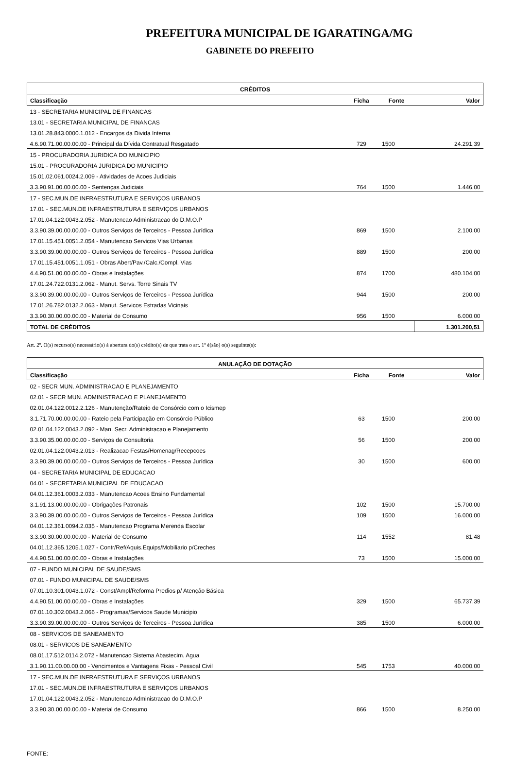PREFEITURA MUNICIPAL DE IGARATINGA/MG
GABINETE DO PREFEITO
| CRÉDITOS | | | |
| --- | --- | --- | --- |
| Classificação | Ficha | Fonte | Valor |
| 13 - SECRETARIA MUNICIPAL DE FINANCAS | | | |
| 13.01 - SECRETARIA MUNICIPAL DE FINANCAS | | | |
| 13.01.28.843.0000.1.012 - Encargos da Divida Interna | | | |
| 4.6.90.71.00.00.00.00 - Principal da Dívida Contratual Resgatado | 729 | 1500 | 24.291,39 |
| 15 - PROCURADORIA JURIDICA DO MUNICIPIO | | | |
| 15.01 - PROCURADORIA JURIDICA DO MUNICIPIO | | | |
| 15.01.02.061.0024.2.009 - Atividades de Acoes Judiciais | | | |
| 3.3.90.91.00.00.00.00 - Sentenças Judiciais | 764 | 1500 | 1.446,00 |
| 17 - SEC.MUN.DE INFRAESTRUTURA E SERVIÇOS URBANOS | | | |
| 17.01 - SEC.MUN.DE INFRAESTRUTURA E SERVIÇOS URBANOS | | | |
| 17.01.04.122.0043.2.052 - Manutencao Administracao do D.M.O.P | | | |
| 3.3.90.39.00.00.00.00 - Outros Serviços de Terceiros - Pessoa Jurídica | 869 | 1500 | 2.100,00 |
| 17.01.15.451.0051.2.054 - Manutencao Servicos Vias Urbanas | | | |
| 3.3.90.39.00.00.00.00 - Outros Serviços de Terceiros - Pessoa Jurídica | 889 | 1500 | 200,00 |
| 17.01.15.451.0051.1.051 - Obras Abert/Pav./Calc./Compl. Vias | | | |
| 4.4.90.51.00.00.00.00 - Obras e Instalações | 874 | 1700 | 480.104,00 |
| 17.01.24.722.0131.2.062 - Manut. Servs. Torre Sinais TV | | | |
| 3.3.90.39.00.00.00.00 - Outros Serviços de Terceiros - Pessoa Jurídica | 944 | 1500 | 200,00 |
| 17.01.26.782.0132.2.063 - Manut. Servicos Estradas Vicinais | | | |
| 3.3.90.30.00.00.00.00 - Material de Consumo | 956 | 1500 | 6.000,00 |
| TOTAL DE CRÉDITOS | | | 1.301.200,51 |
Art. 2º. O(s) recurso(s) necessário(s) à abertura do(s) crédito(s) de que trata o art. 1º é(são) o(s) seguinte(s):
| ANULAÇÃO DE DOTAÇÃO | | | |
| --- | --- | --- | --- |
| Classificação | Ficha | Fonte | Valor |
| 02 - SECR MUN. ADMINISTRACAO E PLANEJAMENTO | | | |
| 02.01 - SECR MUN. ADMINISTRACAO E PLANEJAMENTO | | | |
| 02.01.04.122.0012.2.126 - Manutenção/Rateio de Consórcio com o Icismep | | | |
| 3.1.71.70.00.00.00.00 - Rateio pela Participação em Consórcio Público | 63 | 1500 | 200,00 |
| 02.01.04.122.0043.2.092 - Man. Secr. Administracao e Planejamento | | | |
| 3.3.90.35.00.00.00.00 - Serviços de Consultoria | 56 | 1500 | 200,00 |
| 02.01.04.122.0043.2.013 - Realizacao Festas/Homenag/Recepcoes | | | |
| 3.3.90.39.00.00.00.00 - Outros Serviços de Terceiros - Pessoa Jurídica | 30 | 1500 | 600,00 |
| 04 - SECRETARIA MUNICIPAL DE EDUCACAO | | | |
| 04.01 - SECRETARIA MUNICIPAL DE EDUCACAO | | | |
| 04.01.12.361.0003.2.033 - Manutencao Acoes Ensino Fundamental | | | |
| 3.1.91.13.00.00.00.00 - Obrigações Patronais | 102 | 1500 | 15.700,00 |
| 3.3.90.39.00.00.00.00 - Outros Serviços de Terceiros - Pessoa Jurídica | 109 | 1500 | 16.000,00 |
| 04.01.12.361.0094.2.035 - Manutencao Programa Merenda Escolar | | | |
| 3.3.90.30.00.00.00.00 - Material de Consumo | 114 | 1552 | 81,48 |
| 04.01.12.365.1205.1.027 - Contr/Ref/Aquis.Equips/Mobiliario p/Creches | | | |
| 4.4.90.51.00.00.00.00 - Obras e Instalações | 73 | 1500 | 15.000,00 |
| 07 - FUNDO MUNICIPAL DE SAUDE/SMS | | | |
| 07.01 - FUNDO MUNICIPAL DE SAUDE/SMS | | | |
| 07.01.10.301.0043.1.072 - Const/Ampl/Reforma Predios p/ Atenção Básica | | | |
| 4.4.90.51.00.00.00.00 - Obras e Instalações | 329 | 1500 | 65.737,39 |
| 07.01.10.302.0043.2.066 - Programas/Servicos Saude Municipio | | | |
| 3.3.90.39.00.00.00.00 - Outros Serviços de Terceiros - Pessoa Jurídica | 385 | 1500 | 6.000,00 |
| 08 - SERVICOS DE SANEAMENTO | | | |
| 08.01 - SERVICOS DE SANEAMENTO | | | |
| 08.01.17.512.0114.2.072 - Manutencao Sistema Abastecim. Agua | | | |
| 3.1.90.11.00.00.00.00 - Vencimentos e Vantagens Fixas - Pessoal Civil | 545 | 1753 | 40.000,00 |
| 17 - SEC.MUN.DE INFRAESTRUTURA E SERVIÇOS URBANOS | | | |
| 17.01 - SEC.MUN.DE INFRAESTRUTURA E SERVIÇOS URBANOS | | | |
| 17.01.04.122.0043.2.052 - Manutencao Administracao do D.M.O.P | | | |
| 3.3.90.30.00.00.00.00 - Material de Consumo | 866 | 1500 | 8.250,00 |
FONTE: